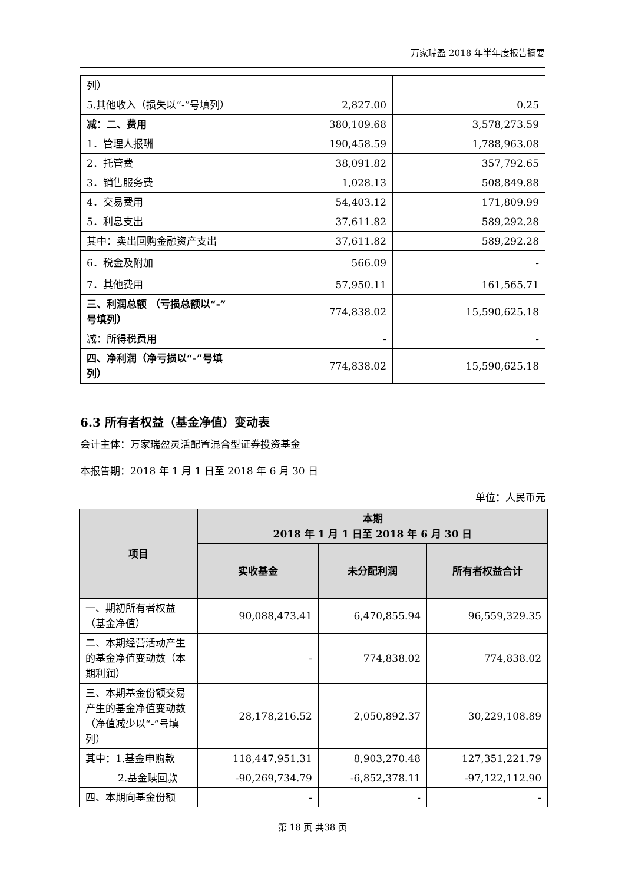万家瑞盈 2018 年半年度报告摘要
| 列） | | |
| 5.其他收入（损失以“-”号填列） | 2,827.00 | 0.25 |
| 减：二、费用 | 380,109.68 | 3,578,273.59 |
| 1．管理人报酬 | 190,458.59 | 1,788,963.08 |
| 2．托管费 | 38,091.82 | 357,792.65 |
| 3．销售服务费 | 1,028.13 | 508,849.88 |
| 4．交易费用 | 54,403.12 | 171,809.99 |
| 5．利息支出 | 37,611.82 | 589,292.28 |
| 其中：卖出回购金融资产支出 | 37,611.82 | 589,292.28 |
| 6．税金及附加 | 566.09 | - |
| 7．其他费用 | 57,950.11 | 161,565.71 |
| 三、利润总额 （亏损总额以“-”号填列） | 774,838.02 | 15,590,625.18 |
| 减：所得税费用 | - | - |
| 四、净利润（净亏损以“-”号填列） | 774,838.02 | 15,590,625.18 |
6.3 所有者权益（基金净值）变动表
会计主体：万家瑞盈灵活配置混合型证券投资基金
本报告期：2018 年 1 月 1 日至 2018 年 6 月 30 日
单位：人民币元
| 项目 | 本期 2018 年 1 月 1 日至 2018 年 6 月 30 日 | | |
| --- | --- | --- | --- |
| | 实收基金 | 未分配利润 | 所有者权益合计 |
| 一、期初所有者权益（基金净值） | 90,088,473.41 | 6,470,855.94 | 96,559,329.35 |
| 二、本期经营活动产生的基金净值变动数（本期利润） | - | 774,838.02 | 774,838.02 |
| 三、本期基金份额交易产生的基金净值变动数 （净值减少以“-”号填列） | 28,178,216.52 | 2,050,892.37 | 30,229,108.89 |
| 其中：1.基金申购款 | 118,447,951.31 | 8,903,270.48 | 127,351,221.79 |
| 2.基金赎回款 | -90,269,734.79 | -6,852,378.11 | -97,122,112.90 |
| 四、本期向基金份额 | - | - | - |
第 18 页 共38 页